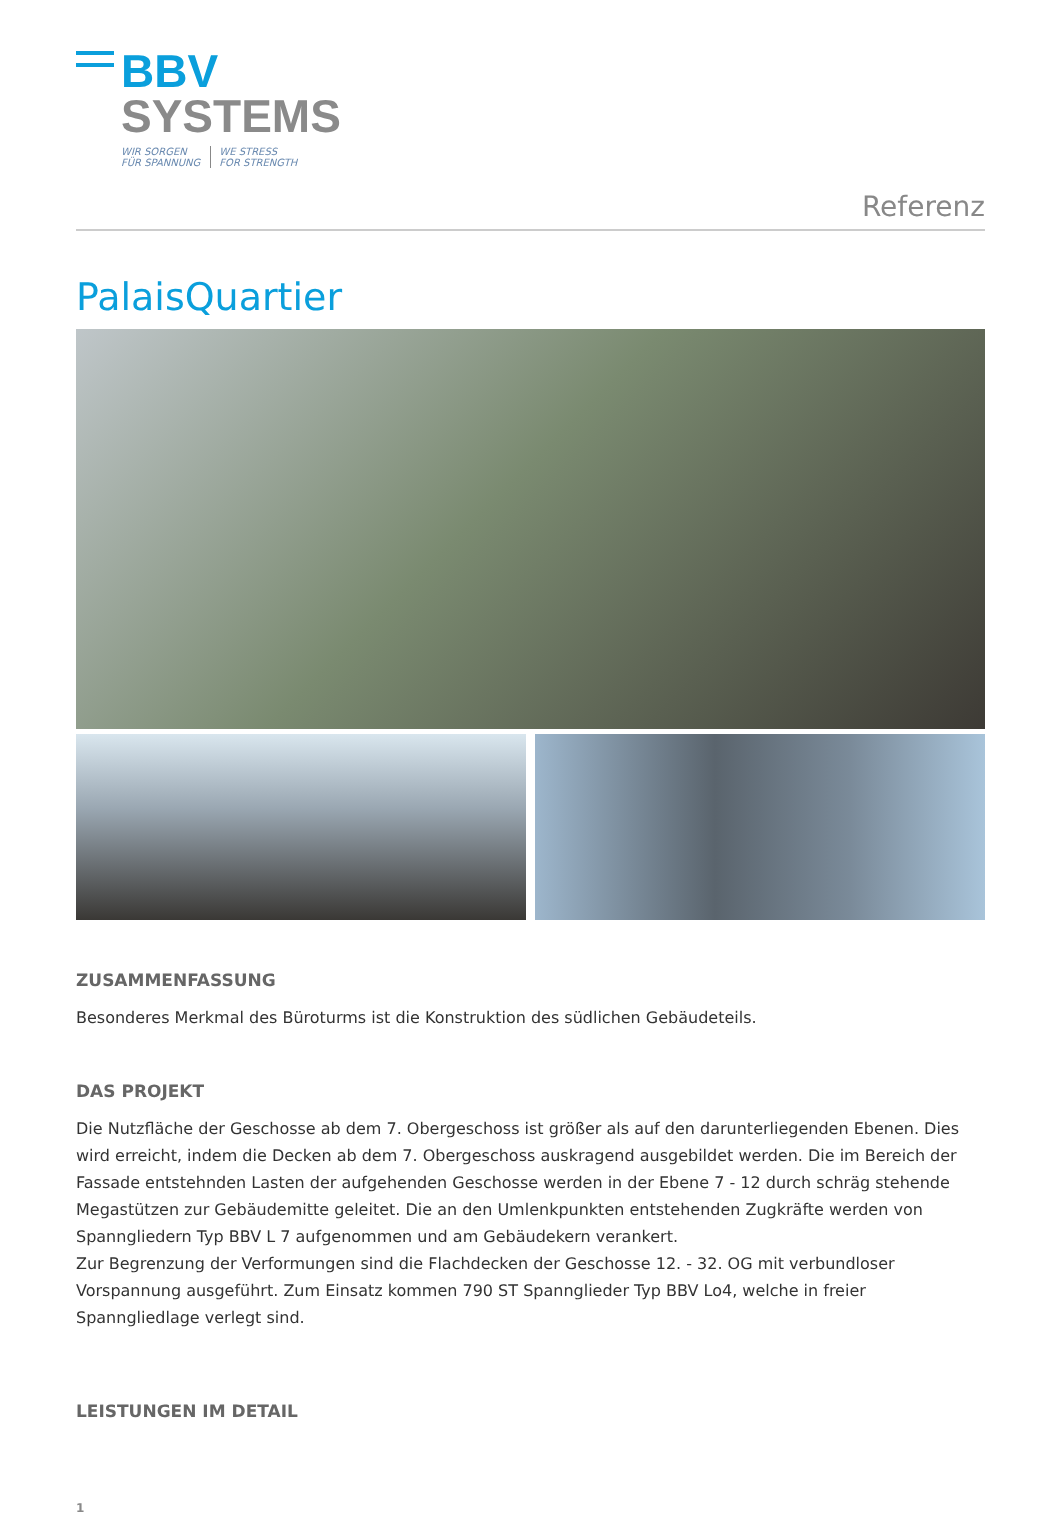BBV
SYSTEMS
WIR SORGEN
FÜR SPANNUNG
WE STRESS
FOR STRENGTH
Referenz
PalaisQuartier
ZUSAMMENFASSUNG
Besonderes Merkmal des Büroturms ist die Konstruktion des südlichen Gebäudeteils.
DAS PROJEKT
Die Nutzfläche der Geschosse ab dem 7. Obergeschoss ist größer als auf den darunterliegenden Ebenen. Dies wird erreicht, indem die Decken ab dem 7. Obergeschoss auskragend ausgebildet werden. Die im Bereich der Fassade entstehnden Lasten der aufgehenden Geschosse werden in der Ebene 7 - 12 durch schräg stehende Megastützen zur Gebäudemitte geleitet. Die an den Umlenkpunkten entstehenden Zugkräfte werden von Spanngliedern Typ BBV L 7 aufgenommen und am Gebäudekern verankert.
Zur Begrenzung der Verformungen sind die Flachdecken der Geschosse 12. - 32. OG mit verbundloser Vorspannung ausgeführt. Zum Einsatz kommen 790 ST Spannglieder Typ BBV Lo4, welche in freier Spanngliedlage verlegt sind.
LEISTUNGEN IM DETAIL
1